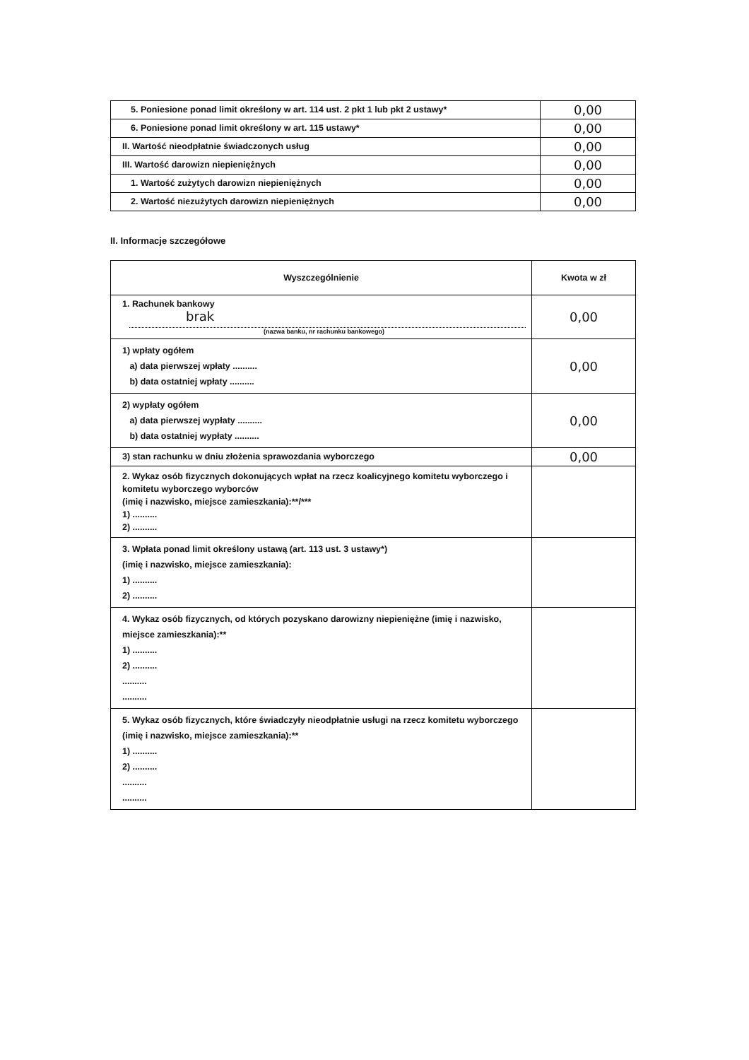| 5. Poniesione ponad limit określony w art. 114 ust. 2 pkt 1 lub pkt 2 ustawy* | 0,00 |
| 6. Poniesione ponad limit określony w art. 115 ustawy* | 0,00 |
| II. Wartość nieodpłatnie świadczonych usług | 0,00 |
| III. Wartość darowizn niepieniężnych | 0,00 |
| 1. Wartość zużytych darowizn niepieniężnych | 0,00 |
| 2. Wartość niezużytych darowizn niepieniężnych | 0,00 |
II. Informacje szczegółowe
| Wyszczególnienie | Kwota w zł |
| --- | --- |
| 1. Rachunek bankowy brak (nazwa banku, nr rachunku bankowego) | 0,00 |
| 1) wpłaty ogółem a) data pierwszej wpłaty .......... b) data ostatniej wpłaty .......... | 0,00 |
| 2) wypłaty ogółem a) data pierwszej wypłaty .......... b) data ostatniej wypłaty .......... | 0,00 |
| 3) stan rachunku w dniu złożenia sprawozdania wyborczego | 0,00 |
| 2. Wykaz osób fizycznych dokonujących wpłat na rzecz koalicyjnego komitetu wyborczego i komitetu wyborczego wyborców (imię i nazwisko, miejsce zamieszkania):**/*** 1) .......... 2) .......... | |
| 3. Wpłata ponad limit określony ustawą (art. 113 ust. 3 ustawy*) (imię i nazwisko, miejsce zamieszkania): 1) .......... 2) .......... | |
| 4. Wykaz osób fizycznych, od których pozyskano darowizny niepieniężne (imię i nazwisko, miejsce zamieszkania):** 1) .......... 2) .......... .......... .......... | |
| 5. Wykaz osób fizycznych, które świadczyły nieodpłatnie usługi na rzecz komitetu wyborczego (imię i nazwisko, miejsce zamieszkania):** 1) .......... 2) .......... .......... .......... | |